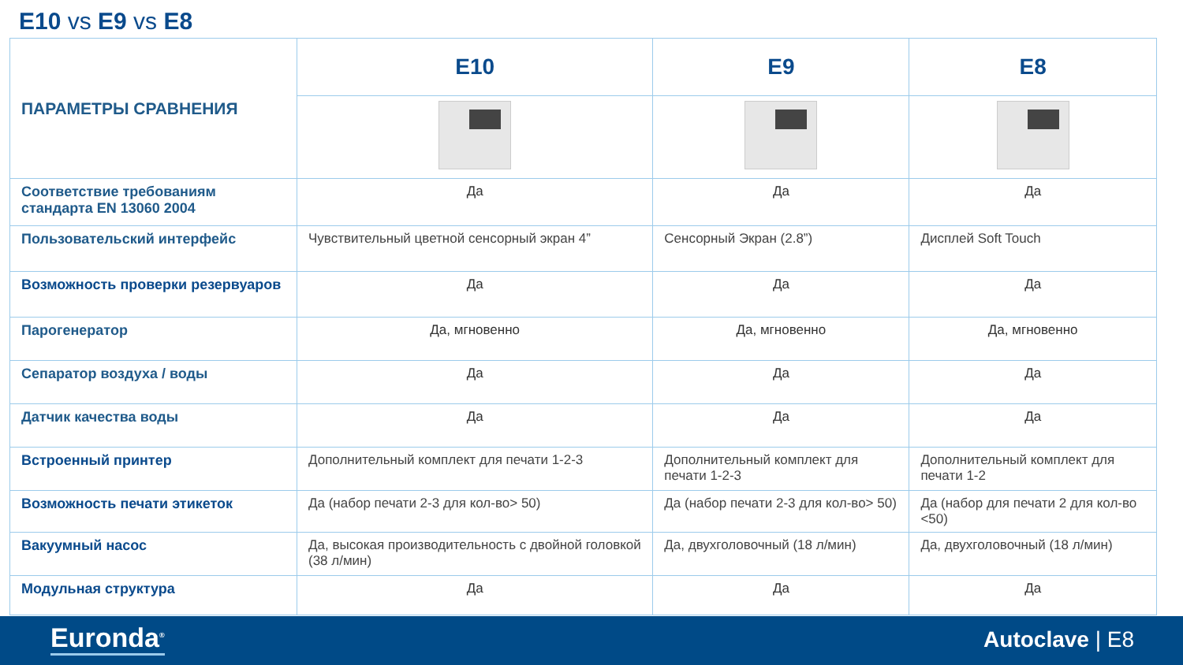E10 vs E9 vs E8
| ПАРАМЕТРЫ СРАВНЕНИЯ | E10 | E9 | E8 |
| Соответствие требованиям стандарта EN 13060 2004 | Да | Да | Да |
| Пользовательский интерфейс | Чувствительный цветной сенсорный экран 4” | Сенсорный Экран (2.8”) | Дисплей Soft Touch |
| Возможность проверки резервуаров | Да | Да | Да |
| Парогенератор | Да, мгновенно | Да, мгновенно | Да, мгновенно |
| Сепаратор воздуха / воды | Да | Да | Да |
| Датчик качества воды | Да | Да | Да |
| Встроенный принтер | Дополнительный комплект для печати 1-2-3 | Дополнительный комплект для печати 1-2-3 | Дополнительный комплект для печати 1-2 |
| Возможность печати этикеток | Да (набор печати 2-3 для кол-во> 50) | Да (набор печати 2-3 для кол-во> 50) | Да (набор для печати 2 для кол-во <50) |
| Вакуумный насос | Да, высокая производительность с двойной головкой (38 л/мин) | Да, двухголовочный (18 л/мин) | Да, двухголовочный (18 л/мин) |
| Модульная структура | Да | Да | Да |
Euronda<sup>®</sup> Autoclave | E8